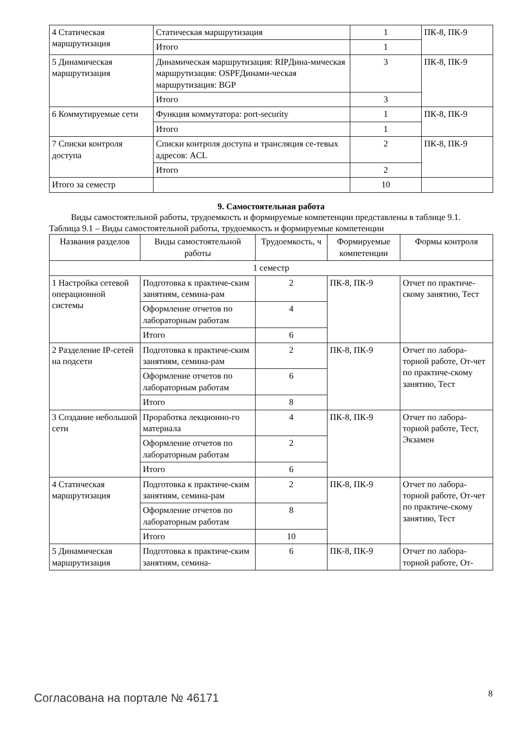| 4 Статическая маршрутизация | Статическая маршрутизация | 1 | ПК-8, ПК-9 |
| | Итого | 1 | |
| 5 Динамическая маршрутизация | Динамическая маршрутизация: RIPДина-мическая маршрутизация: OSPFДинами-ческая маршрутизация: BGP | 3 | ПК-8, ПК-9 |
| | Итого | 3 | |
| 6 Коммутируемые сети | Функция коммутатора: port-security | 1 | ПК-8, ПК-9 |
| | Итого | 1 | |
| 7 Списки контроля доступа | Списки контроля доступа и трансляция се-тевых адресов: ACL | 2 | ПК-8, ПК-9 |
| | Итого | 2 | |
| Итого за семестр | | 10 | |
9. Самостоятельная работа
Виды самостоятельной работы, трудоемкость и формируемые компетенции представлены в таблице 9.1.
Таблица 9.1 – Виды самостоятельной работы, трудоемкость и формируемые компетенции
| Названия разделов | Виды самостоятельной работы | Трудоемкость, ч | Формируемые компетенции | Формы контроля |
| --- | --- | --- | --- | --- |
| 1 семестр | | | | |
| 1 Настройка сетевой операционной системы | Подготовка к практиче-ским занятиям, семина-рам | 2 | ПК-8, ПК-9 | Отчет по практиче-скому занятию, Тест |
| | Оформление отчетов по лабораторным работам | 4 | | |
| | Итого | 6 | | |
| 2 Разделение IP-сетей на подсети | Подготовка к практиче-ским занятиям, семина-рам | 2 | ПК-8, ПК-9 | Отчет по лабора-торной работе, От-чет по практиче-скому занятию, Тест |
| | Оформление отчетов по лабораторным работам | 6 | | |
| | Итого | 8 | | |
| 3 Создание небольшой сети | Проработка лекционно-го материала | 4 | ПК-8, ПК-9 | Отчет по лабора-торной работе, Тест, Экзамен |
| | Оформление отчетов по лабораторным работам | 2 | | |
| | Итого | 6 | | |
| 4 Статическая маршрутизация | Подготовка к практиче-ским занятиям, семина-рам | 2 | ПК-8, ПК-9 | Отчет по лабора-торной работе, От-чет по практиче-скому занятию, Тест |
| | Оформление отчетов по лабораторным работам | 8 | | |
| | Итого | 10 | | |
| 5 Динамическая маршрутизация | Подготовка к практиче-ским занятиям, семина- | 6 | ПК-8, ПК-9 | Отчет по лабора-торной работе, От- |
Согласована на портале № 46171 8